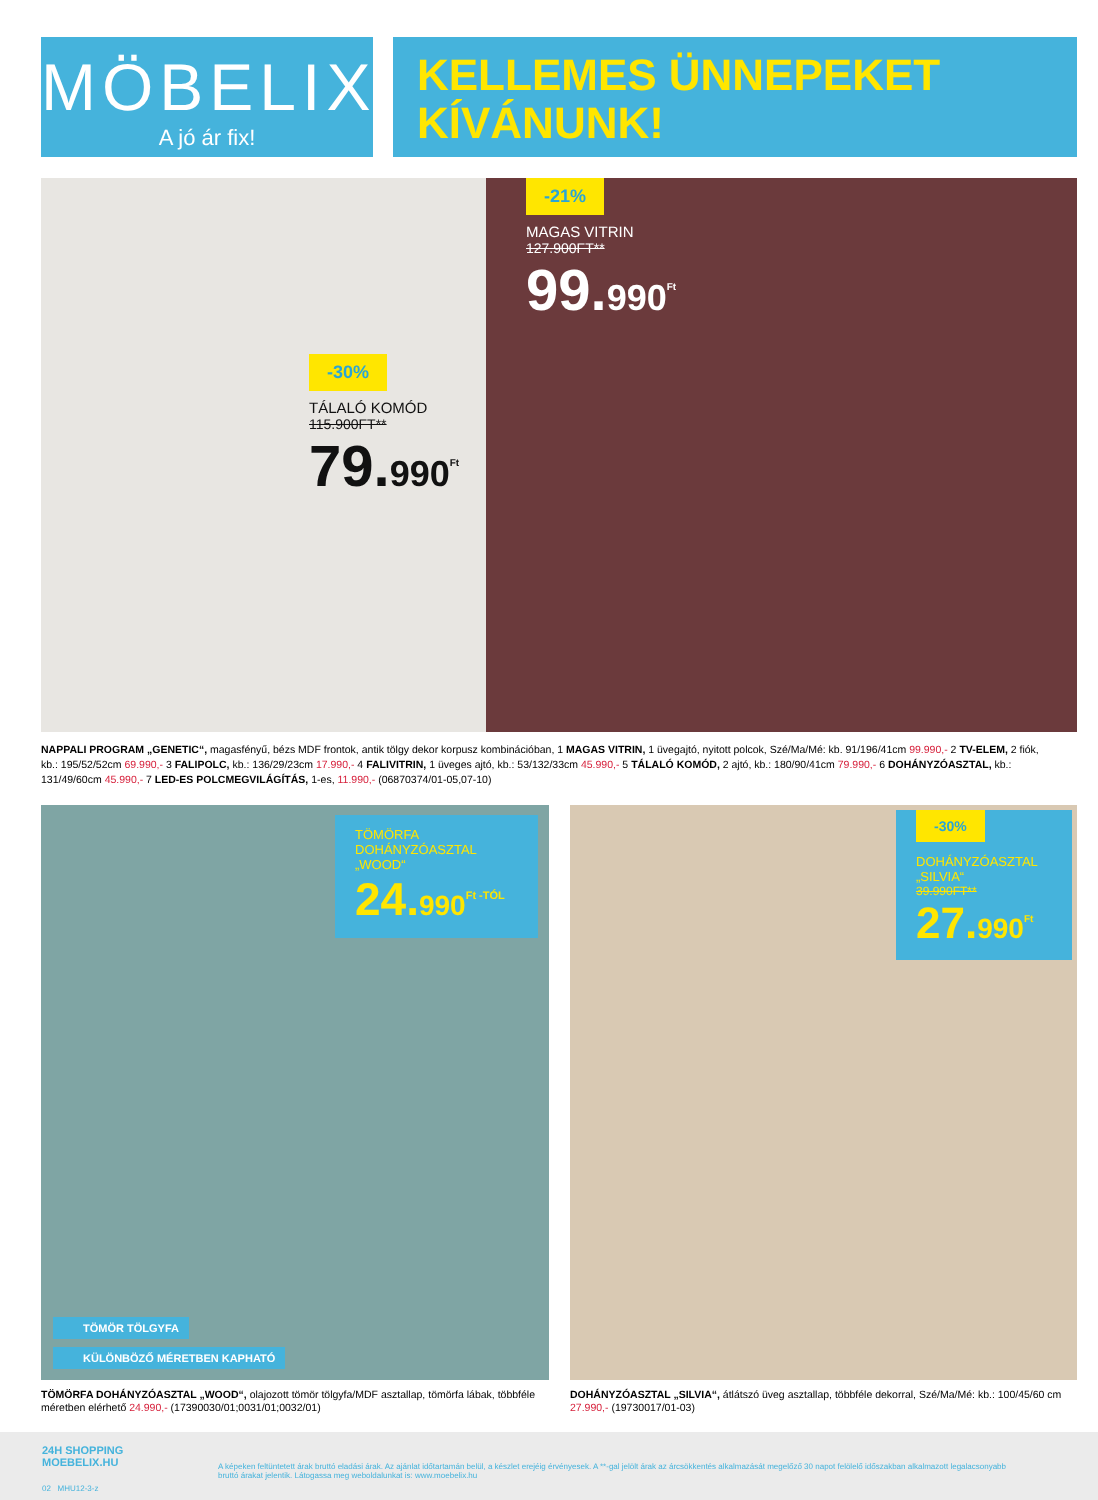MÖBELIX
A jó ár fix!
KELLEMES ÜNNEPEKET
KÍVÁNUNK!
-30%
TÁLALÓ KOMÓD
115.900FT**
79.990<sup>Ft</sup>
-21%
MAGAS VITRIN
127.900FT**
99.990<sup>Ft</sup>
NAPPALI PROGRAM „GENETIC“, magasfényű, bézs MDF frontok, antik tölgy dekor korpusz kombinációban, 1 MAGAS VITRIN, 1 üvegajtó, nyitott polcok, Szé/Ma/Mé: kb. 91/196/41cm 99.990,- 2 TV-ELEM, 2 fiók, kb.: 195/52/52cm 69.990,- 3 FALIPOLC, kb.: 136/29/23cm 17.990,- 4 FALIVITRIN, 1 üveges ajtó, kb.: 53/132/33cm 45.990,- 5 TÁLALÓ KOMÓD, 2 ajtó, kb.: 180/90/41cm 79.990,- 6 DOHÁNYZÓASZTAL, kb.: 131/49/60cm 45.990,- 7 LED-ES POLCMEGVILÁGÍTÁS, 1-es, 11.990,- (06870374/01-05,07-10)
TÖMÖRFA
DOHÁNYZÓASZTAL
„WOOD“
24.990<sup>Ft -TÓL</sup>
TÖMÖR TÖLGYFA
KÜLÖNBÖZŐ MÉRETBEN KAPHATÓ
-30%
DOHÁNYZÓASZTAL
„SILVIA“
39.990FT**
27.990<sup>Ft</sup>
TÖMÖRFA DOHÁNYZÓASZTAL „WOOD“, olajozott tömör tölgyfa/MDF asztallap, tömörfa lábak, többféle méretben elérhető 24.990,- (17390030/01;0031/01;0032/01)
DOHÁNYZÓASZTAL „SILVIA“, átlátszó üveg asztallap, többféle dekorral, Szé/Ma/Mé: kb.: 100/45/60 cm 27.990,- (19730017/01-03)
24H SHOPPING
MOEBELIX.HU
02 MHU12-3-z
A képeken feltüntetett árak bruttó eladási árak. Az ajánlat időtartamán belül, a készlet erejéig érvényesek. A **-gal jelölt árak az árcsökkentés alkalmazását megelőző 30 napot felölelő időszakban alkalmazott legalacsonyabb bruttó árakat jelentik. Látogassa meg weboldalunkat is: www.moebelix.hu